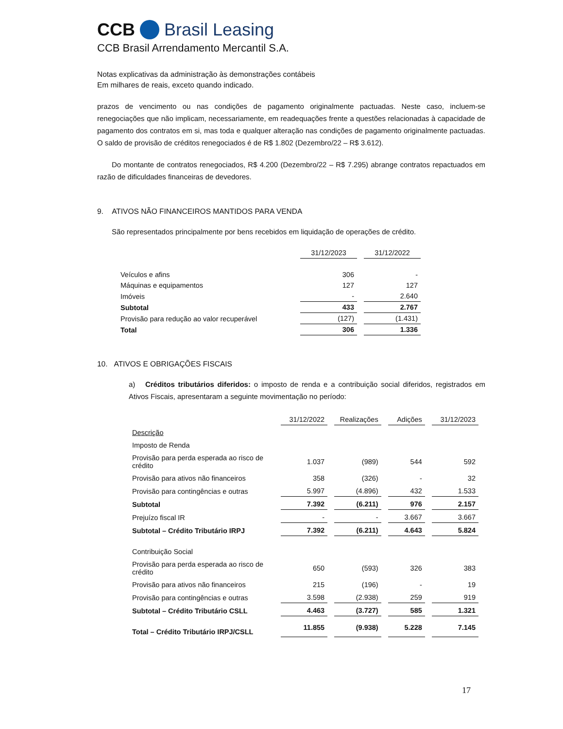CCB Brasil Leasing
CCB Brasil Arrendamento Mercantil S.A.
Notas explicativas da administração às demonstrações contábeis
Em milhares de reais, exceto quando indicado.
prazos de vencimento ou nas condições de pagamento originalmente pactuadas. Neste caso, incluem-se renegociações que não implicam, necessariamente, em readequações frente a questões relacionadas à capacidade de pagamento dos contratos em si, mas toda e qualquer alteração nas condições de pagamento originalmente pactuadas. O saldo de provisão de créditos renegociados é de R$ 1.802 (Dezembro/22 – R$ 3.612).
Do montante de contratos renegociados, R$ 4.200 (Dezembro/22 – R$ 7.295) abrange contratos repactuados em razão de dificuldades financeiras de devedores.
9. ATIVOS NÃO FINANCEIROS MANTIDOS PARA VENDA
São representados principalmente por bens recebidos em liquidação de operações de crédito.
| | 31/12/2023 | 31/12/2022 |
| --- | --- | --- |
| Veículos e afins | 306 | - |
| Máquinas e equipamentos | 127 | 127 |
| Imóveis | - | 2.640 |
| Subtotal | 433 | 2.767 |
| Provisão para redução ao valor recuperável | (127) | (1.431) |
| Total | 306 | 1.336 |
10. ATIVOS E OBRIGAÇÕES FISCAIS
a) Créditos tributários diferidos: o imposto de renda e a contribuição social diferidos, registrados em Ativos Fiscais, apresentaram a seguinte movimentação no período:
| | 31/12/2022 | Realizações | Adições | 31/12/2023 |
| --- | --- | --- | --- | --- |
| Descrição | | | | |
| Imposto de Renda | | | | |
| Provisão para perda esperada ao risco de crédito | 1.037 | (989) | 544 | 592 |
| Provisão para ativos não financeiros | 358 | (326) | - | 32 |
| Provisão para contingências e outras | 5.997 | (4.896) | 432 | 1.533 |
| Subtotal | 7.392 | (6.211) | 976 | 2.157 |
| Prejuízo fiscal IR | - | - | 3.667 | 3.667 |
| Subtotal – Crédito Tributário IRPJ | 7.392 | (6.211) | 4.643 | 5.824 |
| Contribuição Social | | | | |
| Provisão para perda esperada ao risco de crédito | 650 | (593) | 326 | 383 |
| Provisão para ativos não financeiros | 215 | (196) | - | 19 |
| Provisão para contingências e outras | 3.598 | (2.938) | 259 | 919 |
| Subtotal – Crédito Tributário CSLL | 4.463 | (3.727) | 585 | 1.321 |
| Total – Crédito Tributário IRPJ/CSLL | 11.855 | (9.938) | 5.228 | 7.145 |
17